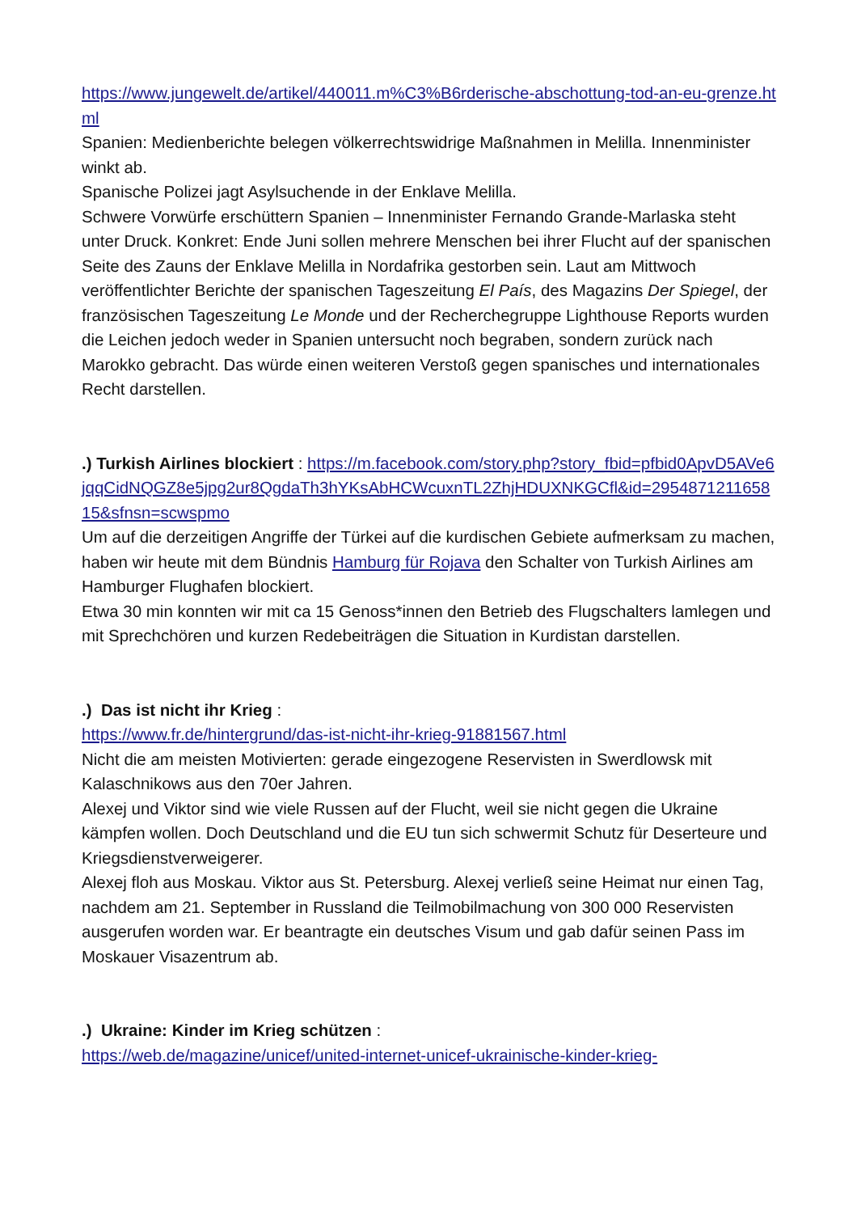https://www.jungewelt.de/artikel/440011.m%C3%B6rderische-abschottung-tod-an-eu-grenze.html
Spanien: Medienberichte belegen völkerrechtswidrige Maßnahmen in Melilla. Innenminister winkt ab.
Spanische Polizei jagt Asylsuchende in der Enklave Melilla.
Schwere Vorwürfe erschüttern Spanien – Innenminister Fernando Grande-Marlaska steht unter Druck. Konkret: Ende Juni sollen mehrere Menschen bei ihrer Flucht auf der spanischen Seite des Zauns der Enklave Melilla in Nordafrika gestorben sein. Laut am Mittwoch veröffentlichter Berichte der spanischen Tageszeitung El País, des Magazins Der Spiegel, der französischen Tageszeitung Le Monde und der Recherchegruppe Lighthouse Reports wurden die Leichen jedoch weder in Spanien untersucht noch begraben, sondern zurück nach Marokko gebracht. Das würde einen weiteren Verstoß gegen spanisches und internationales Recht darstellen.
.) Turkish Airlines blockiert : https://m.facebook.com/story.php?story_fbid=pfbid0ApvD5AVe6jqqCidNQGZ8e5jpg2ur8QgdaTh3hYKsAbHCWcuxnTL2ZhjHDUXNKGCfl&id=295487121165815&sfnsn=scwspmo
Um auf die derzeitigen Angriffe der Türkei auf die kurdischen Gebiete aufmerksam zu machen, haben wir heute mit dem Bündnis Hamburg für Rojava den Schalter von Turkish Airlines am Hamburger Flughafen blockiert.
Etwa 30 min konnten wir mit ca 15 Genoss*innen den Betrieb des Flugschalters lamlegen und mit Sprechchören und kurzen Redebeiträgen die Situation in Kurdistan darstellen.
.) Das ist nicht ihr Krieg :
https://www.fr.de/hintergrund/das-ist-nicht-ihr-krieg-91881567.html
Nicht die am meisten Motivierten: gerade eingezogene Reservisten in Swerdlowsk mit Kalaschnikows aus den 70er Jahren.
Alexej und Viktor sind wie viele Russen auf der Flucht, weil sie nicht gegen die Ukraine kämpfen wollen. Doch Deutschland und die EU tun sich schwermit Schutz für Deserteure und Kriegsdienstverweigerer.
Alexej floh aus Moskau. Viktor aus St. Petersburg. Alexej verließ seine Heimat nur einen Tag, nachdem am 21. September in Russland die Teilmobilmachung von 300 000 Reservisten ausgerufen worden war. Er beantragte ein deutsches Visum und gab dafür seinen Pass im Moskauer Visazentrum ab.
.) Ukraine: Kinder im Krieg schützen :
https://web.de/magazine/unicef/united-internet-unicef-ukrainische-kinder-krieg-